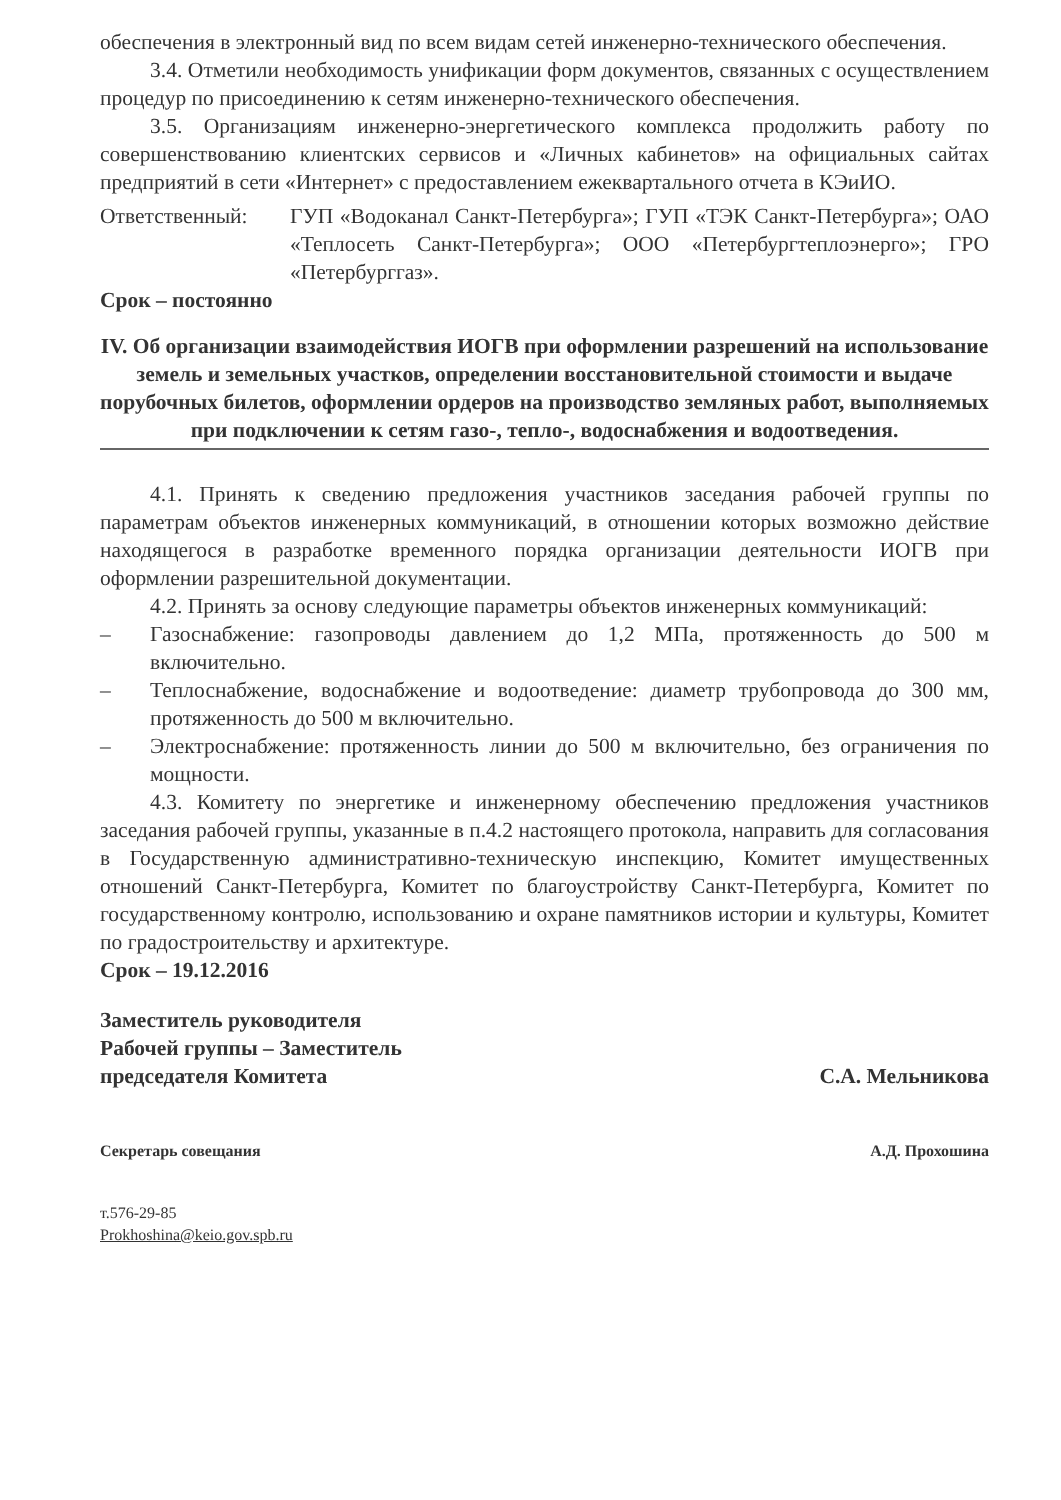обеспечения в электронный вид по всем видам сетей инженерно-технического обеспечения.
3.4. Отметили необходимость унификации форм документов, связанных с осуществлением процедур по присоединению к сетям инженерно-технического обеспечения.
3.5. Организациям инженерно-энергетического комплекса продолжить работу по совершенствованию клиентских сервисов и «Личных кабинетов» на официальных сайтах предприятий в сети «Интернет» с предоставлением ежеквартального отчета в КЭиИО.
Ответственный: ГУП «Водоканал Санкт-Петербурга»; ГУП «ТЭК Санкт-Петербурга»; ОАО «Теплосеть Санкт-Петербурга»; ООО «Петербургтеплоэнерго»; ГРО «Петербурггаз».
Срок – постоянно
IV. Об организации взаимодействия ИОГВ при оформлении разрешений на использование земель и земельных участков, определении восстановительной стоимости и выдаче порубочных билетов, оформлении ордеров на производство земляных работ, выполняемых при подключении к сетям газо-, тепло-, водоснабжения и водоотведения.
4.1. Принять к сведению предложения участников заседания рабочей группы по параметрам объектов инженерных коммуникаций, в отношении которых возможно действие находящегося в разработке временного порядка организации деятельности ИОГВ при оформлении разрешительной документации.
4.2. Принять за основу следующие параметры объектов инженерных коммуникаций:
– Газоснабжение: газопроводы давлением до 1,2 МПа, протяженность до 500 м включительно.
– Теплоснабжение, водоснабжение и водоотведение: диаметр трубопровода до 300 мм, протяженность до 500 м включительно.
– Электроснабжение: протяженность линии до 500 м включительно, без ограничения по мощности.
4.3. Комитету по энергетике и инженерному обеспечению предложения участников заседания рабочей группы, указанные в п.4.2 настоящего протокола, направить для согласования в Государственную административно-техническую инспекцию, Комитет имущественных отношений Санкт-Петербурга, Комитет по благоустройству Санкт-Петербурга, Комитет по государственному контролю, использованию и охране памятников истории и культуры, Комитет по градостроительству и архитектуре.
Срок – 19.12.2016
Заместитель руководителя
Рабочей группы – Заместитель
председателя Комитета
С.А. Мельникова
Секретарь совещания
А.Д. Прохошина
т.576-29-85
Prokhoshina@keio.gov.spb.ru